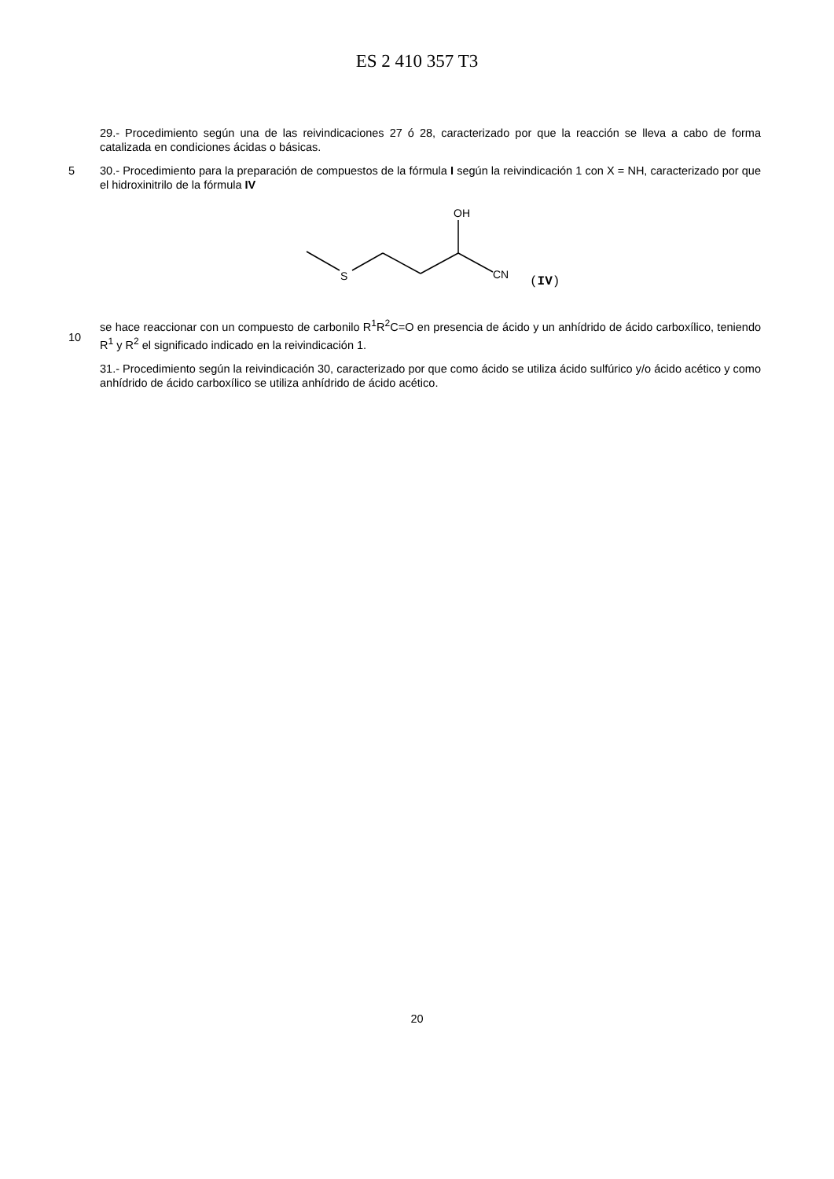ES 2 410 357 T3
29.- Procedimiento según una de las reivindicaciones 27 ó 28, caracterizado por que la reacción se lleva a cabo de forma catalizada en condiciones ácidas o básicas.
5 30.- Procedimiento para la preparación de compuestos de la fórmula I según la reivindicación 1 con X = NH, caracterizado por que el hidroxinitrilo de la fórmula IV
S
OH
CN
(IV)
10 se hace reaccionar con un compuesto de carbonilo R<sup>1</sup>R<sup>2</sup>C=O en presencia de ácido y un anhídrido de ácido carboxílico, teniendo R<sup>1</sup> y R<sup>2</sup> el significado indicado en la reivindicación 1.
31.- Procedimiento según la reivindicación 30, caracterizado por que como ácido se utiliza ácido sulfúrico y/o ácido acético y como anhídrido de ácido carboxílico se utiliza anhídrido de ácido acético.
20